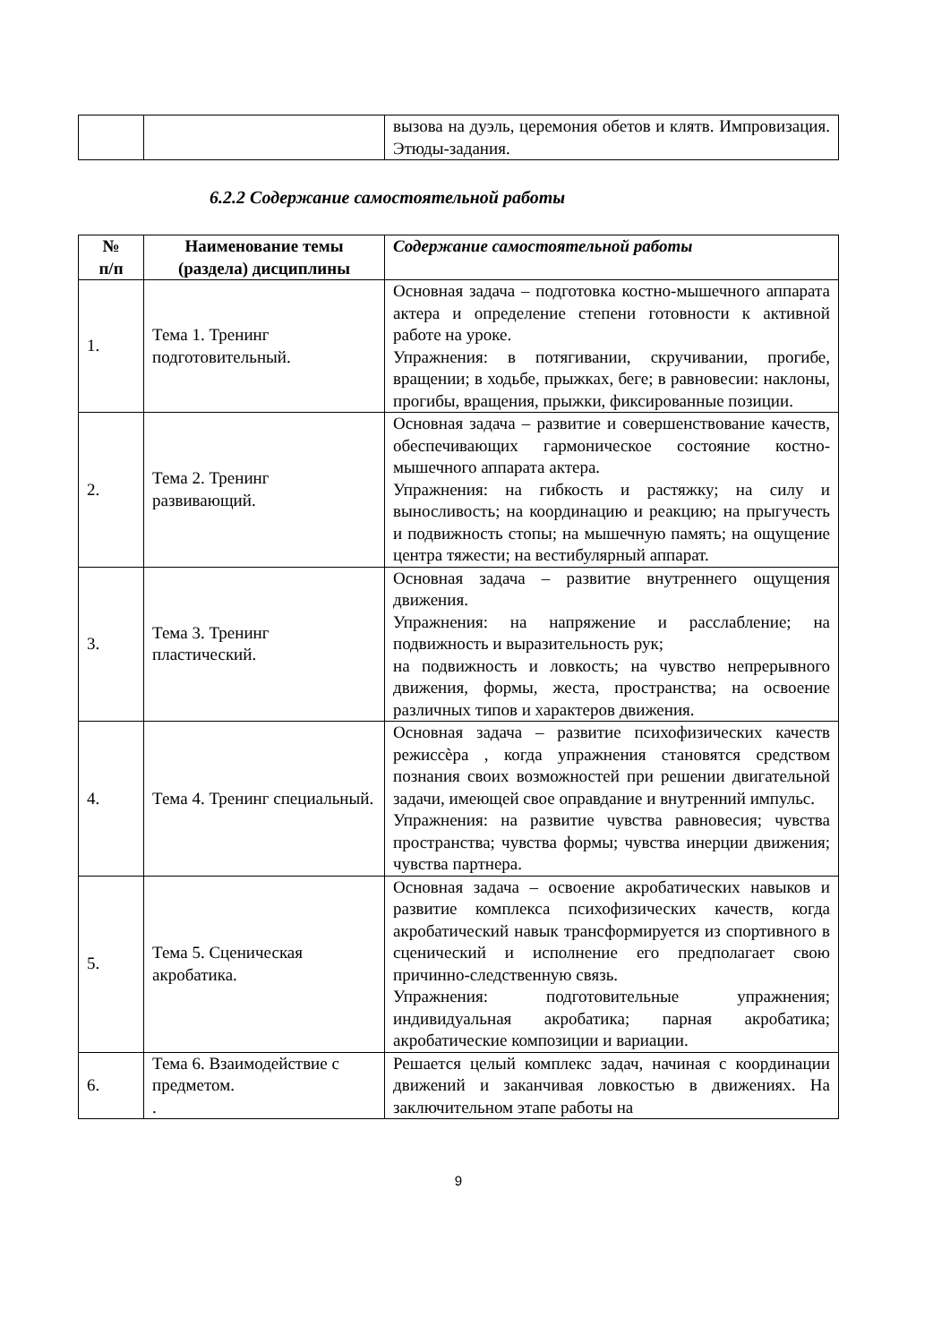| | | вызова на дуэль, церемония обетов и клятв. Импровизация. Этюды-задания. |
6.2.2 Содержание самостоятельной работы
| № п/п | Наименование темы (раздела) дисциплины | Содержание самостоятельной работы |
| --- | --- | --- |
| 1. | Тема 1. Тренинг подготовительный. | Основная задача – подготовка костно-мышечного аппарата актера и определение степени готовности к активной работе на уроке. Упражнения: в потягивании, скручивании, прогибе, вращении; в ходьбе, прыжках, беге; в равновесии: наклоны, прогибы, вращения, прыжки, фиксированные позиции. |
| 2. | Тема 2. Тренинг развивающий. | Основная задача – развитие и совершенствование качеств, обеспечивающих гармоническое состояние костно-мышечного аппарата актера. Упражнения: на гибкость и растяжку; на силу и выносливость; на координацию и реакцию; на прыгучесть и подвижность стопы; на мышечную память; на ощущение центра тяжести; на вестибулярный аппарат. |
| 3. | Тема 3. Тренинг пластический. | Основная задача – развитие внутреннего ощущения движения. Упражнения: на напряжение и расслабление; на подвижность и выразительность рук; на подвижность и ловкость; на чувство непрерывного движения, формы, жеста, пространства; на освоение различных типов и характеров движения. |
| 4. | Тема 4. Тренинг специальный. | Основная задача – развитие психофизических качеств режиссѐра , когда упражнения становятся средством познания своих возможностей при решении двигательной задачи, имеющей свое оправдание и внутренний импульс. Упражнения: на развитие чувства равновесия; чувства пространства; чувства формы; чувства инерции движения; чувства партнера. |
| 5. | Тема 5. Сценическая акробатика. | Основная задача – освоение акробатических навыков и развитие комплекса психофизических качеств, когда акробатический навык трансформируется из спортивного в сценический и исполнение его предполагает свою причинно-следственную связь. Упражнения: подготовительные упражнения; индивидуальная акробатика; парная акробатика; акробатические композиции и вариации. |
| 6. | Тема 6. Взаимодействие с предметом. . | Решается целый комплекс задач, начиная с координации движений и заканчивая ловкостью в движениях. На заключительном этапе работы на |
9